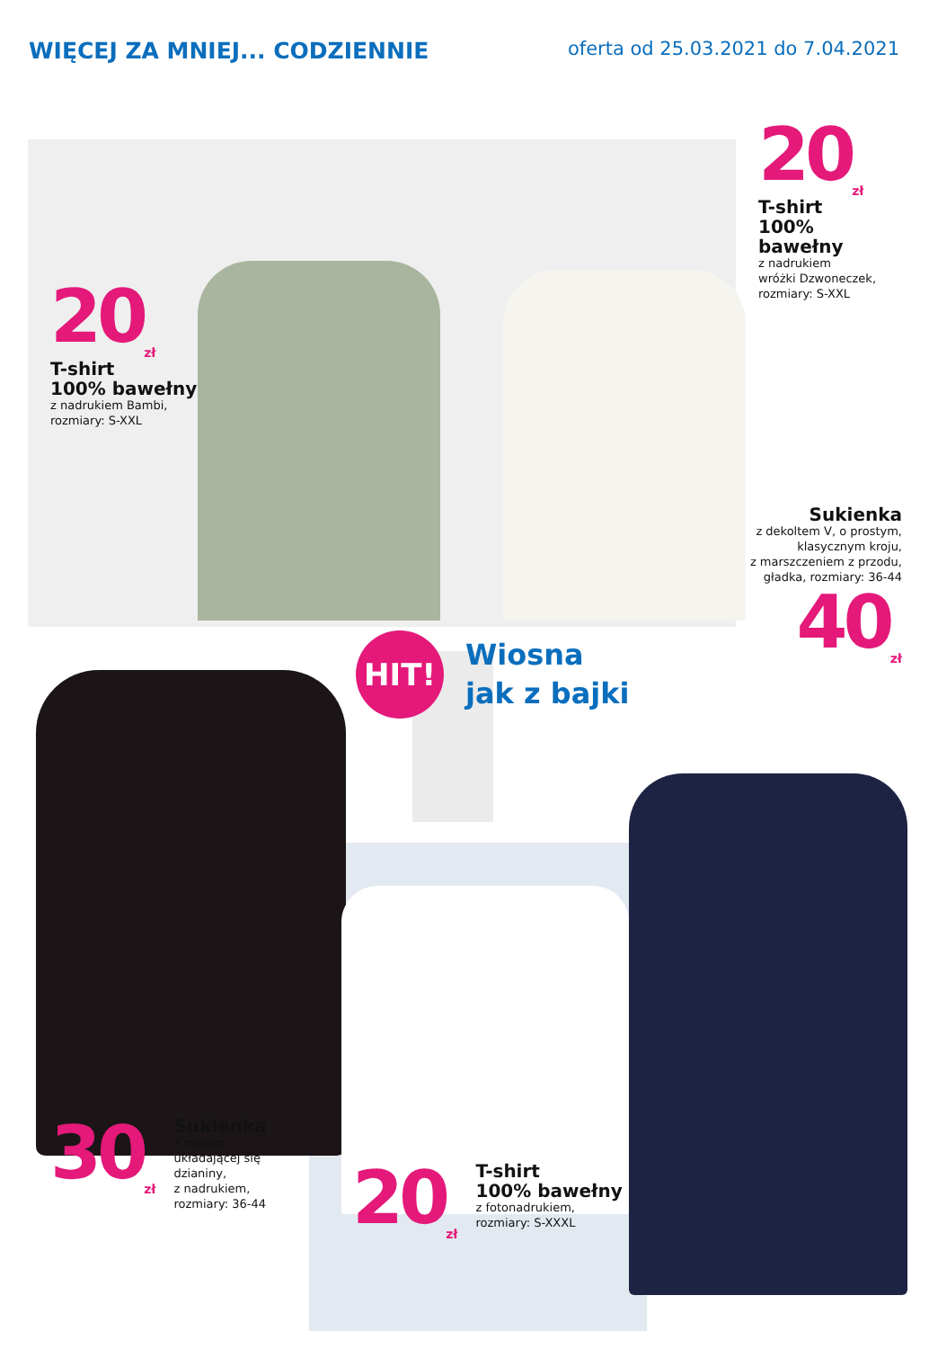WIĘCEJ ZA MNIEJ... CODZIENNIE
oferta od 25.03.2021 do 7.04.2021
20<sub>zł</sub>
T-shirt
100% bawełny
z nadrukiem Bambi,
rozmiary: S-XXL
20<sub>zł</sub>
T-shirt
100% bawełny
z nadrukiem
wróżki Dzwoneczek,
rozmiary: S-XXL
Sukienka
z dekoltem V, o prostym,
klasycznym kroju,
z marszczeniem z przodu,
gładka, rozmiary: 36-44
40<sub>zł</sub>
HIT!
Wiosna
jak z bajki
30<sub>zł</sub>
Sukienka
z miękko
układającej się
dzianiny,
z nadrukiem,
rozmiary: 36-44
20<sub>zł</sub>
T-shirt
100% bawełny
z fotonadrukiem,
rozmiary: S-XXXL